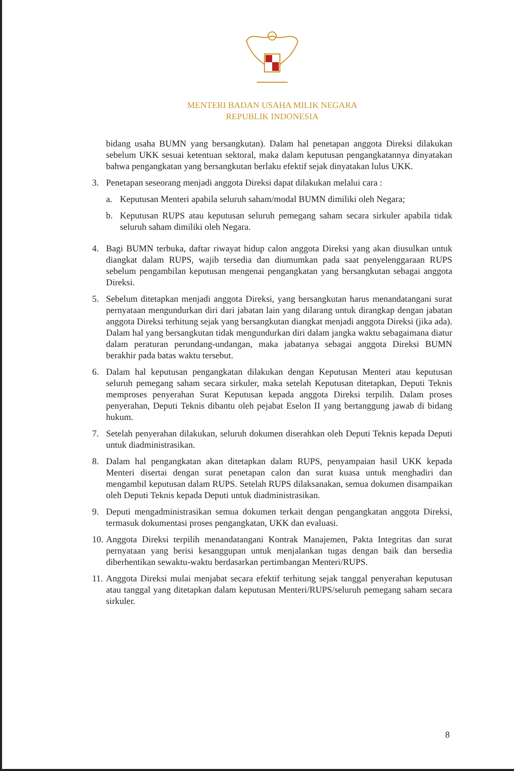MENTERI BADAN USAHA MILIK NEGARA
REPUBLIK INDONESIA
bidang usaha BUMN yang bersangkutan). Dalam hal penetapan anggota Direksi dilakukan sebelum UKK sesuai ketentuan sektoral, maka dalam keputusan pengangkatannya dinyatakan bahwa pengangkatan yang bersangkutan berlaku efektif sejak dinyatakan lulus UKK.
3. Penetapan seseorang menjadi anggota Direksi dapat dilakukan melalui cara :
a. Keputusan Menteri apabila seluruh saham/modal BUMN dimiliki oleh Negara;
b. Keputusan RUPS atau keputusan seluruh pemegang saham secara sirkuler apabila tidak seluruh saham dimiliki oleh Negara.
4. Bagi BUMN terbuka, daftar riwayat hidup calon anggota Direksi yang akan diusulkan untuk diangkat dalam RUPS, wajib tersedia dan diumumkan pada saat penyelenggaraan RUPS sebelum pengambilan keputusan mengenai pengangkatan yang bersangkutan sebagai anggota Direksi.
5. Sebelum ditetapkan menjadi anggota Direksi, yang bersangkutan harus menandatangani surat pernyataan mengundurkan diri dari jabatan lain yang dilarang untuk dirangkap dengan jabatan anggota Direksi terhitung sejak yang bersangkutan diangkat menjadi anggota Direksi (jika ada). Dalam hal yang bersangkutan tidak mengundurkan diri dalam jangka waktu sebagaimana diatur dalam peraturan perundang-undangan, maka jabatanya sebagai anggota Direksi BUMN berakhir pada batas waktu tersebut.
6. Dalam hal keputusan pengangkatan dilakukan dengan Keputusan Menteri atau keputusan seluruh pemegang saham secara sirkuler, maka setelah Keputusan ditetapkan, Deputi Teknis memproses penyerahan Surat Keputusan kepada anggota Direksi terpilih. Dalam proses penyerahan, Deputi Teknis dibantu oleh pejabat Eselon II yang bertanggung jawab di bidang hukum.
7. Setelah penyerahan dilakukan, seluruh dokumen diserahkan oleh Deputi Teknis kepada Deputi untuk diadministrasikan.
8. Dalam hal pengangkatan akan ditetapkan dalam RUPS, penyampaian hasil UKK kepada Menteri disertai dengan surat penetapan calon dan surat kuasa untuk menghadiri dan mengambil keputusan dalam RUPS. Setelah RUPS dilaksanakan, semua dokumen disampaikan oleh Deputi Teknis kepada Deputi untuk diadministrasikan.
9. Deputi mengadministrasikan semua dokumen terkait dengan pengangkatan anggota Direksi, termasuk dokumentasi proses pengangkatan, UKK dan evaluasi.
10.
Anggota Direksi terpilih menandatangani Kontrak Manajemen, Pakta Integritas dan surat pernyataan yang berisi kesanggupan untuk menjalankan tugas dengan baik dan bersedia diberhentikan sewaktu-waktu berdasarkan pertimbangan Menteri/RUPS.
11.
Anggota Direksi mulai menjabat secara efektif terhitung sejak tanggal penyerahan keputusan atau tanggal yang ditetapkan dalam keputusan Menteri/RUPS/seluruh pemegang saham secara sirkuler.
8